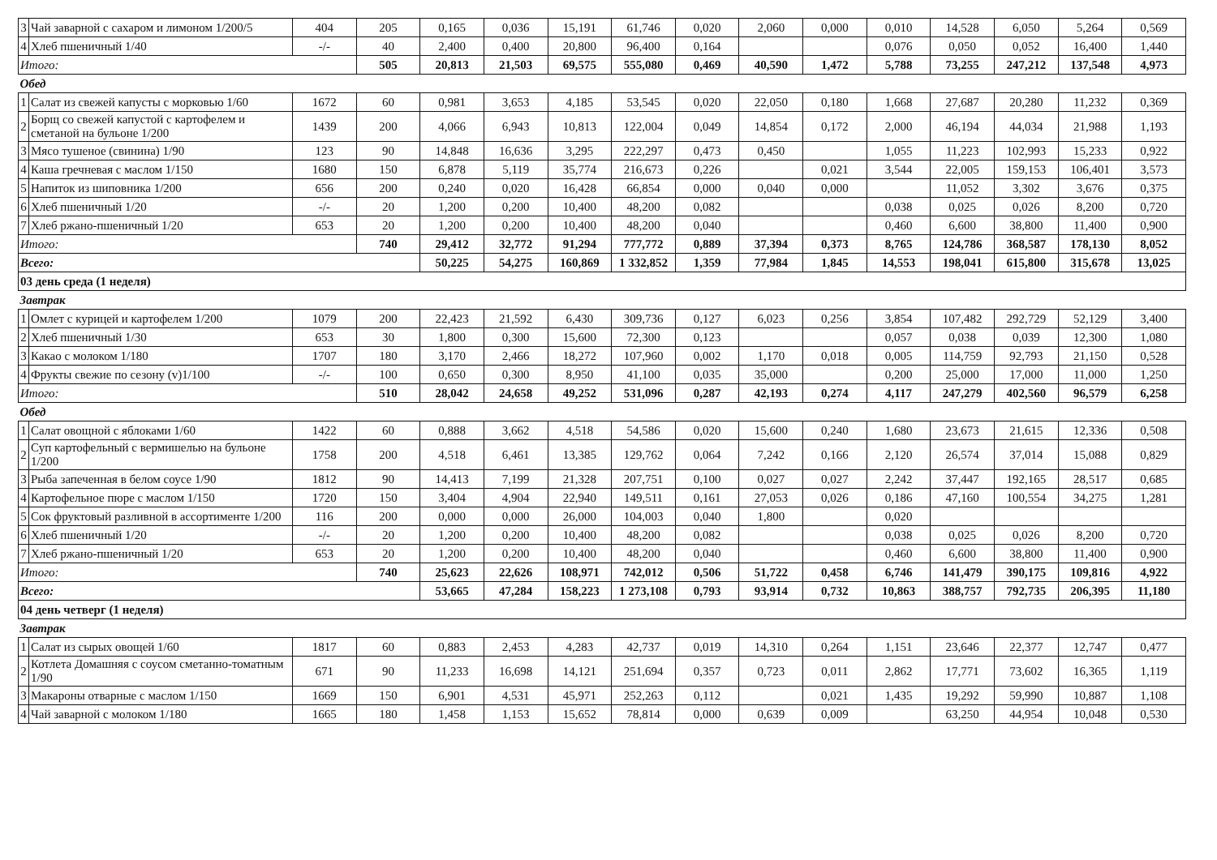| 3 | Чай заварной с сахаром и лимоном 1/200/5 | 404 | 205 | 0,165 | 0,036 | 15,191 | 61,746 | 0,020 | 2,060 | 0,000 | 0,010 | 14,528 | 6,050 | 5,264 | 0,569 |
| 4 | Хлеб пшеничный 1/40 | -/- | 40 | 2,400 | 0,400 | 20,800 | 96,400 | 0,164 | | | 0,076 | 0,050 | 0,052 | 16,400 | 1,440 |
| Итого: | | | 505 | 20,813 | 21,503 | 69,575 | 555,080 | 0,469 | 40,590 | 1,472 | 5,788 | 73,255 | 247,212 | 137,548 | 4,973 |
| Обед | | | | | | | | | | | | | | | |
| 1 | Салат из свежей капусты с морковью 1/60 | 1672 | 60 | 0,981 | 3,653 | 4,185 | 53,545 | 0,020 | 22,050 | 0,180 | 1,668 | 27,687 | 20,280 | 11,232 | 0,369 |
| 2 | Борщ со свежей капустой с картофелем и сметаной на бульоне 1/200 | 1439 | 200 | 4,066 | 6,943 | 10,813 | 122,004 | 0,049 | 14,854 | 0,172 | 2,000 | 46,194 | 44,034 | 21,988 | 1,193 |
| 3 | Мясо тушеное (свинина) 1/90 | 123 | 90 | 14,848 | 16,636 | 3,295 | 222,297 | 0,473 | 0,450 | | 1,055 | 11,223 | 102,993 | 15,233 | 0,922 |
| 4 | Каша гречневая с маслом 1/150 | 1680 | 150 | 6,878 | 5,119 | 35,774 | 216,673 | 0,226 | | 0,021 | 3,544 | 22,005 | 159,153 | 106,401 | 3,573 |
| 5 | Напиток из шиповника 1/200 | 656 | 200 | 0,240 | 0,020 | 16,428 | 66,854 | 0,000 | 0,040 | 0,000 | | 11,052 | 3,302 | 3,676 | 0,375 |
| 6 | Хлеб пшеничный 1/20 | -/- | 20 | 1,200 | 0,200 | 10,400 | 48,200 | 0,082 | | | 0,038 | 0,025 | 0,026 | 8,200 | 0,720 |
| 7 | Хлеб ржано-пшеничный 1/20 | 653 | 20 | 1,200 | 0,200 | 10,400 | 48,200 | 0,040 | | | 0,460 | 6,600 | 38,800 | 11,400 | 0,900 |
| Итого: | | | 740 | 29,412 | 32,772 | 91,294 | 777,772 | 0,889 | 37,394 | 0,373 | 8,765 | 124,786 | 368,587 | 178,130 | 8,052 |
| Всего: | | | | 50,225 | 54,275 | 160,869 | 1 332,852 | 1,359 | 77,984 | 1,845 | 14,553 | 198,041 | 615,800 | 315,678 | 13,025 |
| 03 день среда (1 неделя) | | | | | | | | | | | | | | | |
| Завтрак | | | | | | | | | | | | | | | |
| 1 | Омлет с курицей и картофелем 1/200 | 1079 | 200 | 22,423 | 21,592 | 6,430 | 309,736 | 0,127 | 6,023 | 0,256 | 3,854 | 107,482 | 292,729 | 52,129 | 3,400 |
| 2 | Хлеб пшеничный 1/30 | 653 | 30 | 1,800 | 0,300 | 15,600 | 72,300 | 0,123 | | | 0,057 | 0,038 | 0,039 | 12,300 | 1,080 |
| 3 | Какао с молоком 1/180 | 1707 | 180 | 3,170 | 2,466 | 18,272 | 107,960 | 0,002 | 1,170 | 0,018 | 0,005 | 114,759 | 92,793 | 21,150 | 0,528 |
| 4 | Фрукты свежие по сезону (v)1/100 | -/- | 100 | 0,650 | 0,300 | 8,950 | 41,100 | 0,035 | 35,000 | | 0,200 | 25,000 | 17,000 | 11,000 | 1,250 |
| Итого: | | | 510 | 28,042 | 24,658 | 49,252 | 531,096 | 0,287 | 42,193 | 0,274 | 4,117 | 247,279 | 402,560 | 96,579 | 6,258 |
| Обед | | | | | | | | | | | | | | | |
| 1 | Салат овощной с яблоками 1/60 | 1422 | 60 | 0,888 | 3,662 | 4,518 | 54,586 | 0,020 | 15,600 | 0,240 | 1,680 | 23,673 | 21,615 | 12,336 | 0,508 |
| 2 | Суп картофельный с вермишелью на бульоне 1/200 | 1758 | 200 | 4,518 | 6,461 | 13,385 | 129,762 | 0,064 | 7,242 | 0,166 | 2,120 | 26,574 | 37,014 | 15,088 | 0,829 |
| 3 | Рыба запеченная в белом соусе 1/90 | 1812 | 90 | 14,413 | 7,199 | 21,328 | 207,751 | 0,100 | 0,027 | 0,027 | 2,242 | 37,447 | 192,165 | 28,517 | 0,685 |
| 4 | Картофельное пюре с маслом 1/150 | 1720 | 150 | 3,404 | 4,904 | 22,940 | 149,511 | 0,161 | 27,053 | 0,026 | 0,186 | 47,160 | 100,554 | 34,275 | 1,281 |
| 5 | Сок фруктовый разливной в ассортименте 1/200 | 116 | 200 | 0,000 | 0,000 | 26,000 | 104,003 | 0,040 | 1,800 | | 0,020 | | | | |
| 6 | Хлеб пшеничный 1/20 | -/- | 20 | 1,200 | 0,200 | 10,400 | 48,200 | 0,082 | | | 0,038 | 0,025 | 0,026 | 8,200 | 0,720 |
| 7 | Хлеб ржано-пшеничный 1/20 | 653 | 20 | 1,200 | 0,200 | 10,400 | 48,200 | 0,040 | | | 0,460 | 6,600 | 38,800 | 11,400 | 0,900 |
| Итого: | | | 740 | 25,623 | 22,626 | 108,971 | 742,012 | 0,506 | 51,722 | 0,458 | 6,746 | 141,479 | 390,175 | 109,816 | 4,922 |
| Всего: | | | | 53,665 | 47,284 | 158,223 | 1 273,108 | 0,793 | 93,914 | 0,732 | 10,863 | 388,757 | 792,735 | 206,395 | 11,180 |
| 04 день четверг (1 неделя) | | | | | | | | | | | | | | | |
| Завтрак | | | | | | | | | | | | | | | |
| 1 | Салат из сырых овощей 1/60 | 1817 | 60 | 0,883 | 2,453 | 4,283 | 42,737 | 0,019 | 14,310 | 0,264 | 1,151 | 23,646 | 22,377 | 12,747 | 0,477 |
| 2 | Котлета Домашняя с соусом сметанно-томатным 1/90 | 671 | 90 | 11,233 | 16,698 | 14,121 | 251,694 | 0,357 | 0,723 | 0,011 | 2,862 | 17,771 | 73,602 | 16,365 | 1,119 |
| 3 | Макароны отварные с маслом 1/150 | 1669 | 150 | 6,901 | 4,531 | 45,971 | 252,263 | 0,112 | | 0,021 | 1,435 | 19,292 | 59,990 | 10,887 | 1,108 |
| 4 | Чай заварной с молоком 1/180 | 1665 | 180 | 1,458 | 1,153 | 15,652 | 78,814 | 0,000 | 0,639 | 0,009 | | 63,250 | 44,954 | 10,048 | 0,530 |